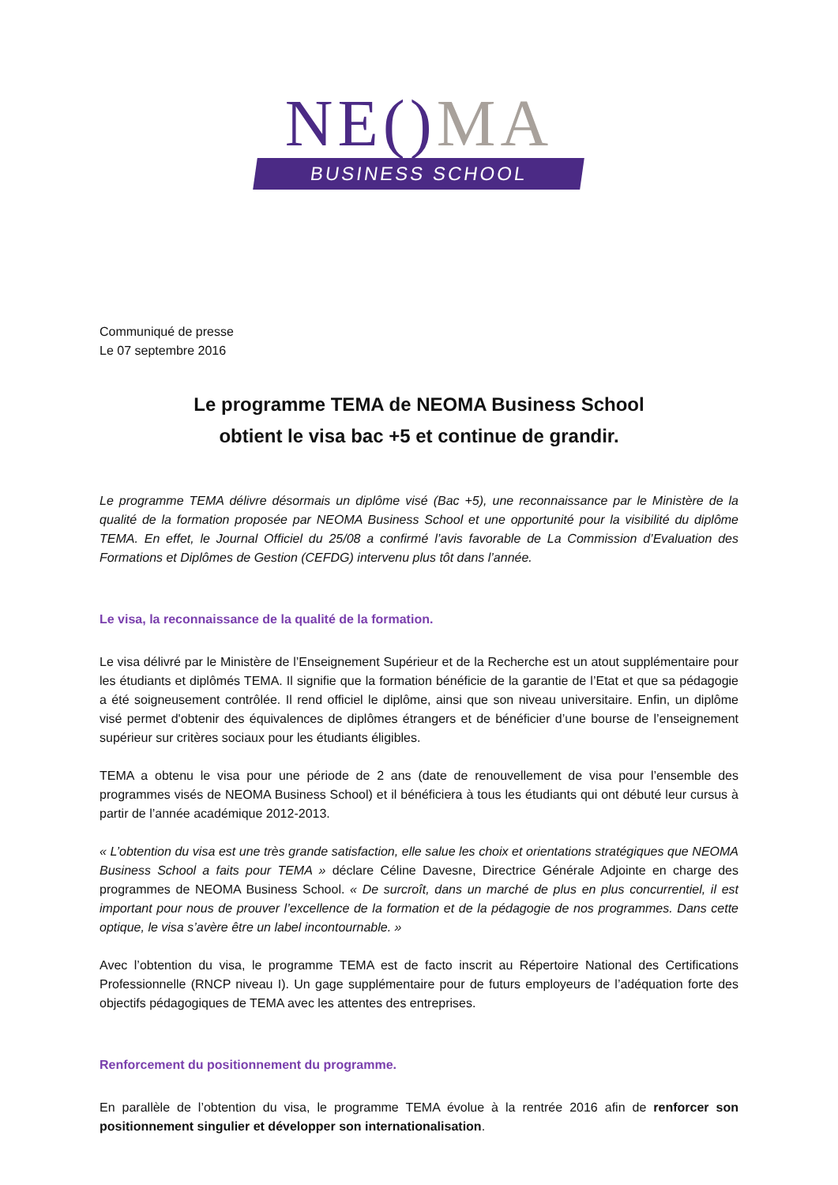NE() MA
BUSINESS SCHOOL
Communiqué de presse
Le 07 septembre 2016
Le programme TEMA de NEOMA Business School
obtient le visa bac +5 et continue de grandir.
Le programme TEMA délivre désormais un diplôme visé (Bac +5), une reconnaissance par le Ministère de la qualité de la formation proposée par NEOMA Business School et une opportunité pour la visibilité du diplôme TEMA. En effet, le Journal Officiel du 25/08 a confirmé l’avis favorable de La Commission d’Evaluation des Formations et Diplômes de Gestion (CEFDG) intervenu plus tôt dans l’année.
Le visa, la reconnaissance de la qualité de la formation.
Le visa délivré par le Ministère de l’Enseignement Supérieur et de la Recherche est un atout supplémentaire pour les étudiants et diplômés TEMA. Il signifie que la formation bénéficie de la garantie de l’Etat et que sa pédagogie a été soigneusement contrôlée. Il rend officiel le diplôme, ainsi que son niveau universitaire. Enfin, un diplôme visé permet d'obtenir des équivalences de diplômes étrangers et de bénéficier d’une bourse de l’enseignement supérieur sur critères sociaux pour les étudiants éligibles.
TEMA a obtenu le visa pour une période de 2 ans (date de renouvellement de visa pour l’ensemble des programmes visés de NEOMA Business School) et il bénéficiera à tous les étudiants qui ont débuté leur cursus à partir de l’année académique 2012-2013.
« L’obtention du visa est une très grande satisfaction, elle salue les choix et orientations stratégiques que NEOMA Business School a faits pour TEMA » déclare Céline Davesne, Directrice Générale Adjointe en charge des programmes de NEOMA Business School. « De surcroît, dans un marché de plus en plus concurrentiel, il est important pour nous de prouver l’excellence de la formation et de la pédagogie de nos programmes. Dans cette optique, le visa s’avère être un label incontournable. »
Avec l’obtention du visa, le programme TEMA est de facto inscrit au Répertoire National des Certifications Professionnelle (RNCP niveau I). Un gage supplémentaire pour de futurs employeurs de l’adéquation forte des objectifs pédagogiques de TEMA avec les attentes des entreprises.
Renforcement du positionnement du programme.
En parallèle de l’obtention du visa, le programme TEMA évolue à la rentrée 2016 afin de renforcer son positionnement singulier et développer son internationalisation.